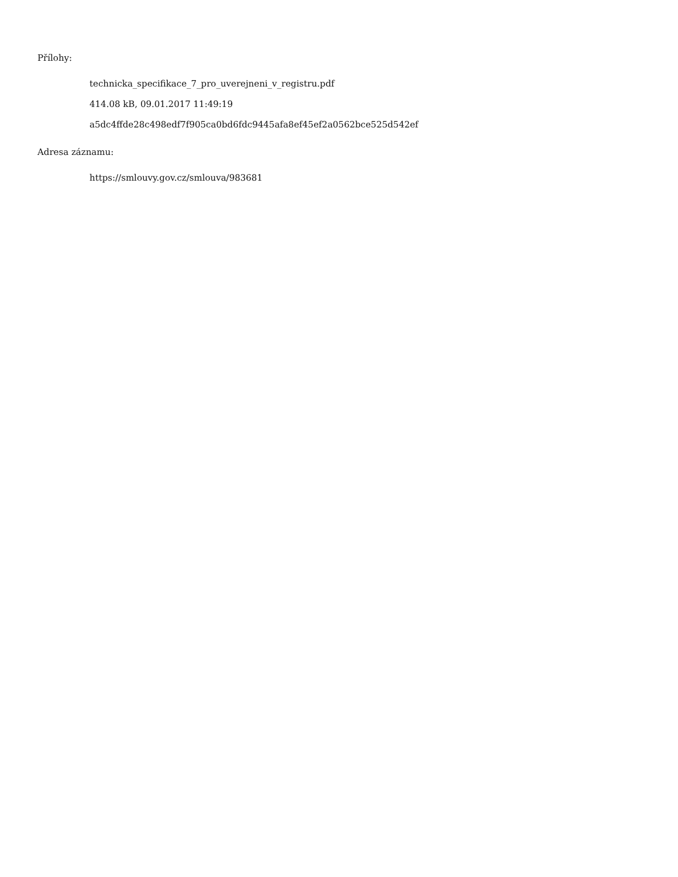Přílohy:
technicka_specifikace_7_pro_uverejneni_v_registru.pdf
414.08 kB, 09.01.2017 11:49:19
a5dc4ffde28c498edf7f905ca0bd6fdc9445afa8ef45ef2a0562bce525d542ef
Adresa záznamu:
https://smlouvy.gov.cz/smlouva/983681